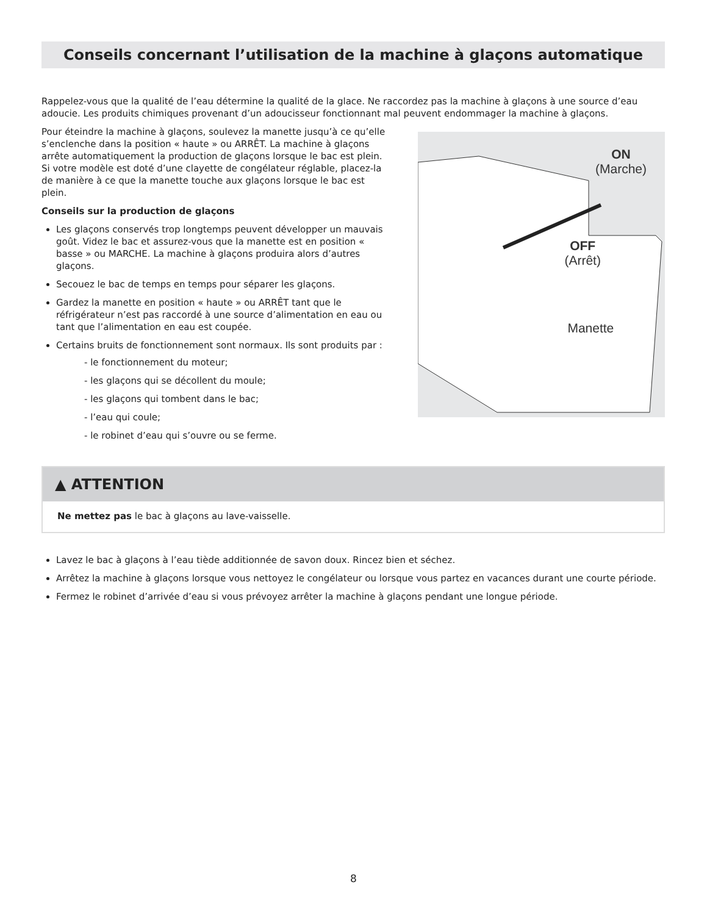Conseils concernant l’utilisation de la machine à glaçons automatique
Rappelez-vous que la qualité de l’eau détermine la qualité de la glace. Ne raccordez pas la machine à glaçons à une source d’eau adoucie. Les produits chimiques provenant d’un adoucisseur fonctionnant mal peuvent endommager la machine à glaçons.
Pour éteindre la machine à glaçons, soulevez la manette jusqu’à ce qu’elle s’enclenche dans la position « haute » ou ARRÊT. La machine à glaçons arrête automatiquement la production de glaçons lorsque le bac est plein. Si votre modèle est doté d’une clayette de congélateur réglable, placez-la de manière à ce que la manette touche aux glaçons lorsque le bac est plein.
Conseils sur la production de glaçons
Les glaçons conservés trop longtemps peuvent développer un mauvais goût. Videz le bac et assurez-vous que la manette est en position « basse » ou MARCHE. La machine à glaçons produira alors d’autres glaçons.
Secouez le bac de temps en temps pour séparer les glaçons.
Gardez la manette en position « haute » ou ARRÊT tant que le réfrigérateur n’est pas raccordé à une source d’alimentation en eau ou tant que l’alimentation en eau est coupée.
Certains bruits de fonctionnement sont normaux. Ils sont produits par :
- le fonctionnement du moteur;
- les glaçons qui se décollent du moule;
- les glaçons qui tombent dans le bac;
- l’eau qui coule;
- le robinet d’eau qui s’ouvre ou se ferme.
ON
(Marche)
OFF
(Arrêt)
Manette
▲ ATTENTION
Ne mettez pas le bac à glaçons au lave-vaisselle.
Lavez le bac à glaçons à l’eau tiède additionnée de savon doux. Rincez bien et séchez.
Arrêtez la machine à glaçons lorsque vous nettoyez le congélateur ou lorsque vous partez en vacances durant une courte période.
Fermez le robinet d’arrivée d’eau si vous prévoyez arrêter la machine à glaçons pendant une longue période.
8